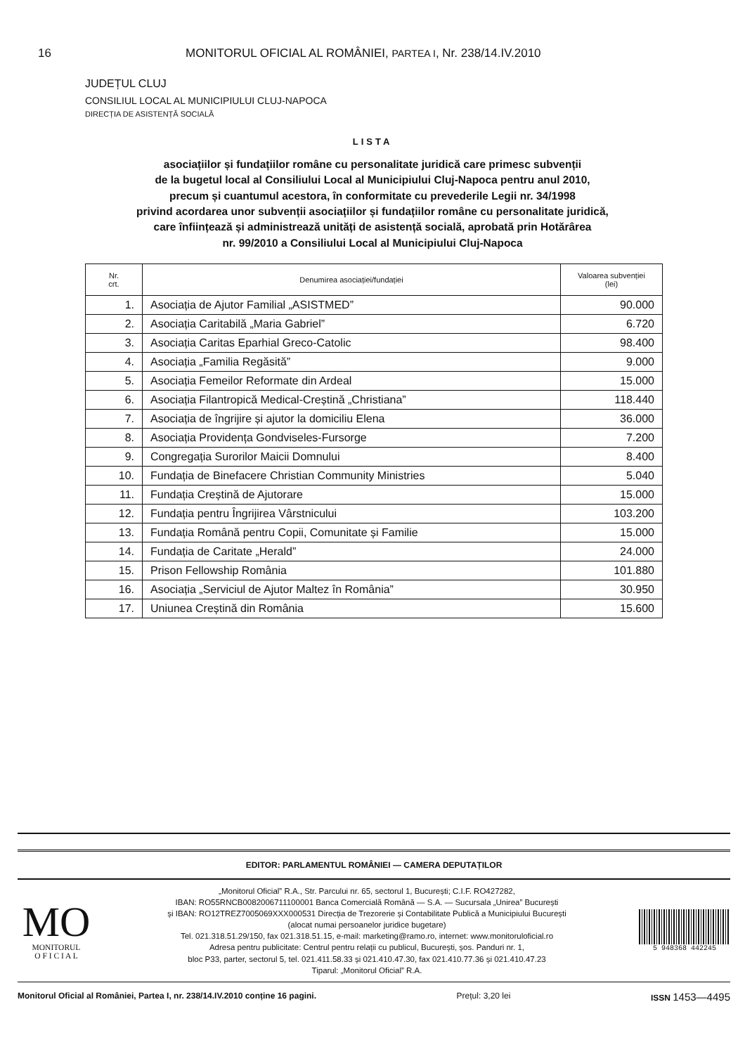16 MONITORUL OFICIAL AL ROMÂNIEI, PARTEA I, Nr. 238/14.IV.2010
JUDEȚUL CLUJ
CONSILIUL LOCAL AL MUNICIPIULUI CLUJ-NAPOCA
DIRECȚIA DE ASISTENȚĂ SOCIALĂ
LISTA
asociațiilor și fundațiilor române cu personalitate juridică care primesc subvenții
de la bugetul local al Consiliului Local al Municipiului Cluj-Napoca pentru anul 2010,
precum și cuantumul acestora, în conformitate cu prevederile Legii nr. 34/1998
privind acordarea unor subvenții asociațiilor și fundațiilor române cu personalitate juridică,
care înființează și administrează unități de asistență socială, aprobată prin Hotărârea
nr. 99/2010 a Consiliului Local al Municipiului Cluj-Napoca
| Nr. crt. | Denumirea asociației/fundației | Valoarea subvenției (lei) |
| --- | --- | --- |
| 1. | Asociația de Ajutor Familial „ASISTMED” | 90.000 |
| 2. | Asociația Caritabilă „Maria Gabriel” | 6.720 |
| 3. | Asociația Caritas Eparhial Greco-Catolic | 98.400 |
| 4. | Asociația „Familia Regăsită” | 9.000 |
| 5. | Asociația Femeilor Reformate din Ardeal | 15.000 |
| 6. | Asociația Filantropică Medical-Creștină „Christiana” | 118.440 |
| 7. | Asociația de îngrijire și ajutor la domiciliu Elena | 36.000 |
| 8. | Asociația Providența Gondviseles-Fursorge | 7.200 |
| 9. | Congregația Surorilor Maicii Domnului | 8.400 |
| 10. | Fundația de Binefacere Christian Community Ministries | 5.040 |
| 11. | Fundația Creștină de Ajutorare | 15.000 |
| 12. | Fundația pentru Îngrijirea Vârstnicului | 103.200 |
| 13. | Fundația Română pentru Copii, Comunitate și Familie | 15.000 |
| 14. | Fundația de Caritate „Herald” | 24.000 |
| 15. | Prison Fellowship România | 101.880 |
| 16. | Asociația „Serviciul de Ajutor Maltez în România” | 30.950 |
| 17. | Uniunea Creștină din România | 15.600 |
EDITOR: PARLAMENTUL ROMÂNIEI — CAMERA DEPUTAȚILOR
MO
MONITORUL
O F I C I A L
„Monitorul Oficial” R.A., Str. Parcului nr. 65, sectorul 1, București; C.I.F. RO427282,
IBAN: RO55RNCB0082006711100001 Banca Comercială Română — S.A. — Sucursala „Unirea” București
și IBAN: RO12TREZ7005069XXX000531 Direcția de Trezorerie și Contabilitate Publică a Municipiului București
(alocat numai persoanelor juridice bugetare)
Tel. 021.318.51.29/150, fax 021.318.51.15, e-mail: marketing@ramo.ro, internet: www.monitoruloficial.ro
Adresa pentru publicitate: Centrul pentru relații cu publicul, București, șos. Panduri nr. 1,
bloc P33, parter, sectorul 5, tel. 021.411.58.33 și 021.410.47.30, fax 021.410.77.36 și 021.410.47.23
Tiparul: „Monitorul Oficial” R.A.
5 948368 442245
Monitorul Oficial al României, Partea I, nr. 238/14.IV.2010 conține 16 pagini. Prețul: 3,20 lei ISSN 1453—4495